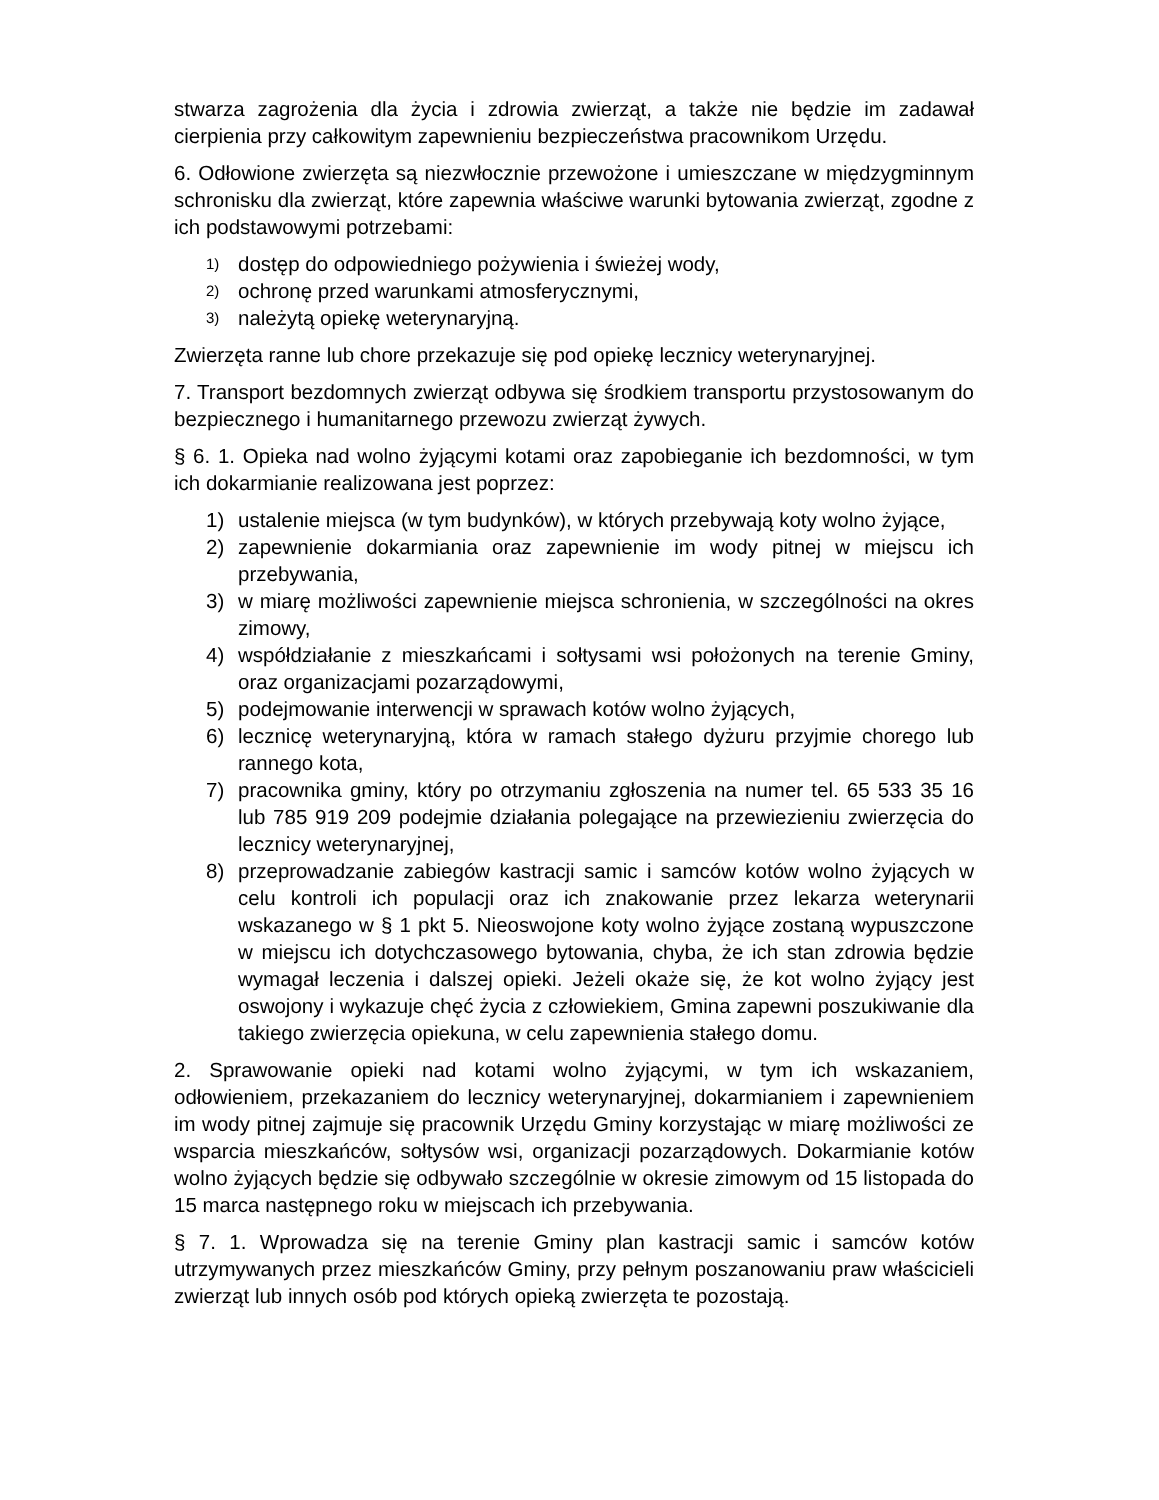stwarza zagrożenia dla życia i zdrowia zwierząt, a także nie będzie im zadawał cierpienia przy całkowitym zapewnieniu bezpieczeństwa pracownikom Urzędu.
6. Odłowione zwierzęta są niezwłocznie przewożone i umieszczane w międzygminnym schronisku dla zwierząt, które zapewnia właściwe warunki bytowania zwierząt, zgodne z ich podstawowymi potrzebami:
1) dostęp do odpowiedniego pożywienia i świeżej wody,
2) ochronę przed warunkami atmosferycznymi,
3) należytą opiekę weterynaryjną.
Zwierzęta ranne lub chore przekazuje się pod opiekę lecznicy weterynaryjnej.
7. Transport bezdomnych zwierząt odbywa się środkiem transportu przystosowanym do bezpiecznego i humanitarnego przewozu zwierząt żywych.
§ 6. 1. Opieka nad wolno żyjącymi kotami oraz zapobieganie ich bezdomności, w tym ich dokarmianie realizowana jest poprzez:
1) ustalenie miejsca (w tym budynków), w których przebywają koty wolno żyjące,
2) zapewnienie dokarmiania oraz zapewnienie im wody pitnej w miejscu ich przebywania,
3) w miarę możliwości zapewnienie miejsca schronienia, w szczególności na okres zimowy,
4) współdziałanie z mieszkańcami i sołtysami wsi położonych na terenie Gminy, oraz organizacjami pozarządowymi,
5) podejmowanie interwencji w sprawach kotów wolno żyjących,
6) lecznicę weterynaryjną, która w ramach stałego dyżuru przyjmie chorego lub rannego kota,
7) pracownika gminy, który po otrzymaniu zgłoszenia na numer tel. 65 533 35 16 lub 785 919 209 podejmie działania polegające na przewiezieniu zwierzęcia do lecznicy weterynaryjnej,
8) przeprowadzanie zabiegów kastracji samic i samców kotów wolno żyjących w celu kontroli ich populacji oraz ich znakowanie przez lekarza weterynarii wskazanego w § 1 pkt 5. Nieoswojone koty wolno żyjące zostaną wypuszczone w miejscu ich dotychczasowego bytowania, chyba, że ich stan zdrowia będzie wymagał leczenia i dalszej opieki. Jeżeli okaże się, że kot wolno żyjący jest oswojony i wykazuje chęć życia z człowiekiem, Gmina zapewni poszukiwanie dla takiego zwierzęcia opiekuna, w celu zapewnienia stałego domu.
2. Sprawowanie opieki nad kotami wolno żyjącymi, w tym ich wskazaniem, odłowieniem, przekazaniem do lecznicy weterynaryjnej, dokarmianiem i zapewnieniem im wody pitnej zajmuje się pracownik Urzędu Gminy korzystając w miarę możliwości ze wsparcia mieszkańców, sołtysów wsi, organizacji pozarządowych. Dokarmianie kotów wolno żyjących będzie się odbywało szczególnie w okresie zimowym od 15 listopada do 15 marca następnego roku w miejscach ich przebywania.
§ 7. 1. Wprowadza się na terenie Gminy plan kastracji samic i samców kotów utrzymywanych przez mieszkańców Gminy, przy pełnym poszanowaniu praw właścicieli zwierząt lub innych osób pod których opieką zwierzęta te pozostają.